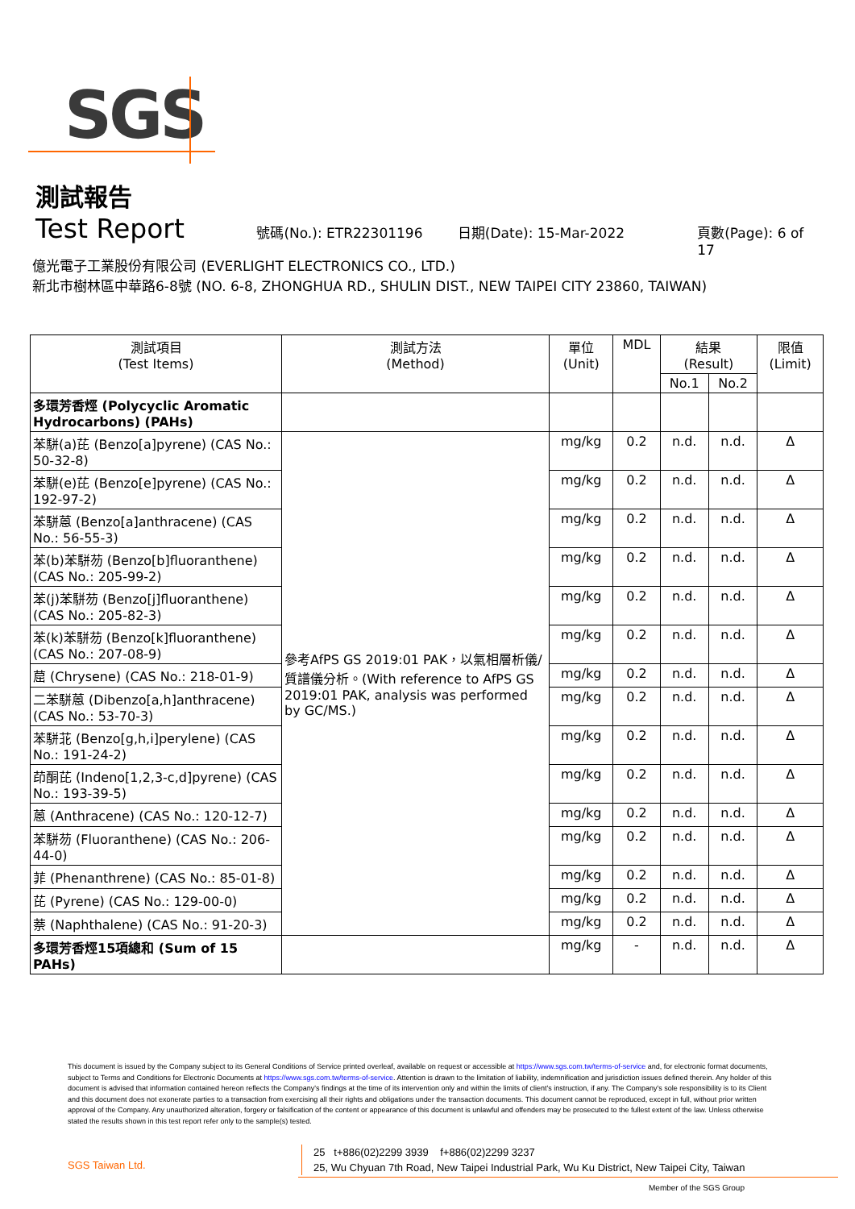SGS
測試報告
Test Report 號碼(No.): ETR22301196 日期(Date): 15-Mar-2022 頁數(Page): 6 of 17
億光電子工業股份有限公司 (EVERLIGHT ELECTRONICS CO., LTD.)
新北市樹林區中華路6-8號 (NO. 6-8, ZHONGHUA RD., SHULIN DIST., NEW TAIPEI CITY 23860, TAIWAN)
| 測試項目 (Test Items) | 測試方法 (Method) | 單位 (Unit) | MDL | 結果 (Result) | | 限值 (Limit) |
| --- | --- | --- | --- | --- | --- | --- |
| | | | | No.1 | No.2 | |
| 多環芳香烴 (Polycyclic Aromatic Hydrocarbons) (PAHs) | | | | | | |
| 苯駢(a)芘 (Benzo[a]pyrene) (CAS No.: 50-32-8) | 參考AfPS GS 2019:01 PAK，以氣相層析儀/質譜儀分析。(With reference to AfPS GS 2019:01 PAK, analysis was performed by GC/MS.) | mg/kg | 0.2 | n.d. | n.d. | Δ |
| 苯駢(e)芘 (Benzo[e]pyrene) (CAS No.: 192-97-2) | | mg/kg | 0.2 | n.d. | n.d. | Δ |
| 苯駢蒽 (Benzo[a]anthracene) (CAS No.: 56-55-3) | | mg/kg | 0.2 | n.d. | n.d. | Δ |
| 苯(b)苯駢芴 (Benzo[b]fluoranthene) (CAS No.: 205-99-2) | | mg/kg | 0.2 | n.d. | n.d. | Δ |
| 苯(j)苯駢芴 (Benzo[j]fluoranthene) (CAS No.: 205-82-3) | | mg/kg | 0.2 | n.d. | n.d. | Δ |
| 苯(k)苯駢芴 (Benzo[k]fluoranthene) (CAS No.: 207-08-9) | | mg/kg | 0.2 | n.d. | n.d. | Δ |
| 䓛 (Chrysene) (CAS No.: 218-01-9) | | mg/kg | 0.2 | n.d. | n.d. | Δ |
| 二苯駢蒽 (Dibenzo[a,h]anthracene) (CAS No.: 53-70-3) | | mg/kg | 0.2 | n.d. | n.d. | Δ |
| 苯駢苝 (Benzo[g,h,i]perylene) (CAS No.: 191-24-2) | | mg/kg | 0.2 | n.d. | n.d. | Δ |
| 茚酮芘 (Indeno[1,2,3-c,d]pyrene) (CAS No.: 193-39-5) | | mg/kg | 0.2 | n.d. | n.d. | Δ |
| 蒽 (Anthracene) (CAS No.: 120-12-7) | | mg/kg | 0.2 | n.d. | n.d. | Δ |
| 苯駢芴 (Fluoranthene) (CAS No.: 206-44-0) | | mg/kg | 0.2 | n.d. | n.d. | Δ |
| 菲 (Phenanthrene) (CAS No.: 85-01-8) | | mg/kg | 0.2 | n.d. | n.d. | Δ |
| 芘 (Pyrene) (CAS No.: 129-00-0) | | mg/kg | 0.2 | n.d. | n.d. | Δ |
| 萘 (Naphthalene) (CAS No.: 91-20-3) | | mg/kg | 0.2 | n.d. | n.d. | Δ |
| 多環芳香烴15項總和 (Sum of 15 PAHs) | | mg/kg | - | n.d. | n.d. | Δ |
This document is issued by the Company subject to its General Conditions of Service printed overleaf, available on request or accessible at https://www.sgs.com.tw/terms-of-service and, for electronic format documents, subject to Terms and Conditions for Electronic Documents at https://www.sgs.com.tw/terms-of-service. Attention is drawn to the limitation of liability, indemnification and jurisdiction issues defined therein. Any holder of this document is advised that information contained hereon reflects the Company's findings at the time of its intervention only and within the limits of client's instruction, if any. The Company's sole responsibility is to its Client and this document does not exonerate parties to a transaction from exercising all their rights and obligations under the transaction documents. This document cannot be reproduced, except in full, without prior written approval of the Company. Any unauthorized alteration, forgery or falsification of the content or appearance of this document is unlawful and offenders may be prosecuted to the fullest extent of the law. Unless otherwise stated the results shown in this test report refer only to the sample(s) tested.
SGS Taiwan Ltd.
25 t+886(02)2299 3939 f+886(02)2299 3237
25, Wu Chyuan 7th Road, New Taipei Industrial Park, Wu Ku District, New Taipei City, Taiwan
Member of the SGS Group